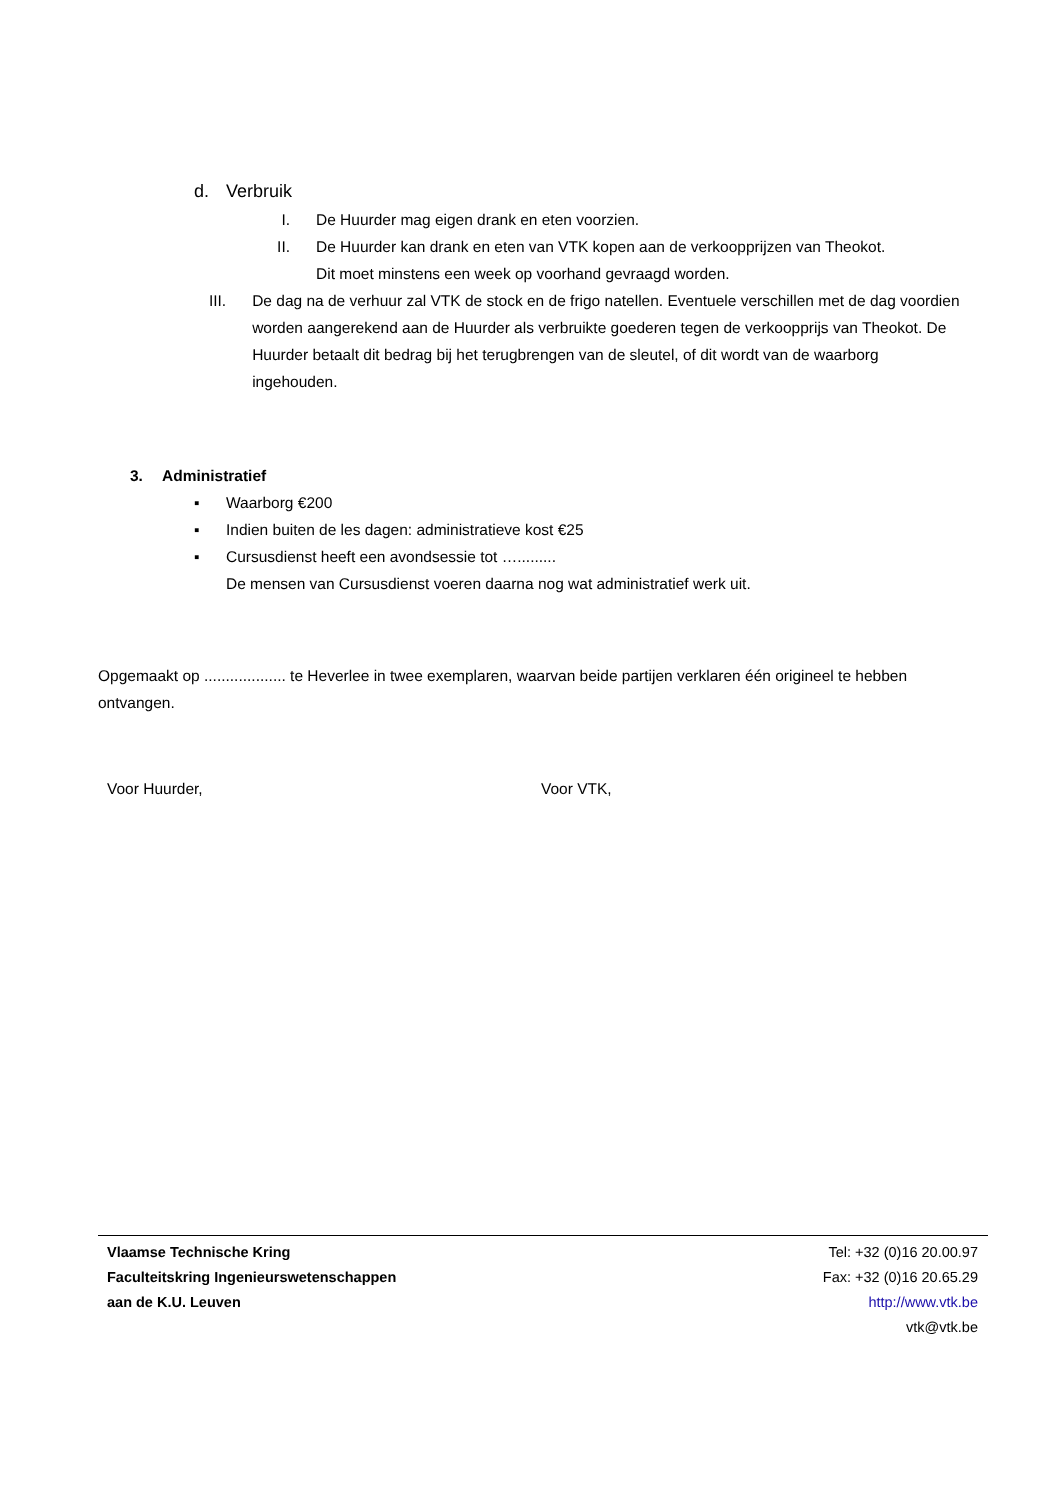d. Verbruik
I. De Huurder mag eigen drank en eten voorzien.
II. De Huurder kan drank en eten van VTK kopen aan de verkoopprijzen van Theokot.
Dit moet minstens een week op voorhand gevraagd worden.
III. De dag na de verhuur zal VTK de stock en de frigo natellen. Eventuele verschillen met de dag voordien worden aangerekend aan de Huurder als verbruikte goederen tegen de verkoopprijs van Theokot. De Huurder betaalt dit bedrag bij het terugbrengen van de sleutel, of dit wordt van de waarborg ingehouden.
3. Administratief
▪ Waarborg €200
▪ Indien buiten de les dagen: administratieve kost €25
▪ Cursusdienst heeft een avondsessie tot ….........
De mensen van Cursusdienst voeren daarna nog wat administratief werk uit.
Opgemaakt op ................... te Heverlee in twee exemplaren, waarvan beide partijen verklaren één origineel te hebben ontvangen.
Voor Huurder, Voor VTK,
Vlaamse Technische Kring
Faculteitskring Ingenieurswetenschappen
aan de K.U. Leuven
Tel: +32 (0)16 20.00.97
Fax: +32 (0)16 20.65.29
http://www.vtk.be
vtk@vtk.be